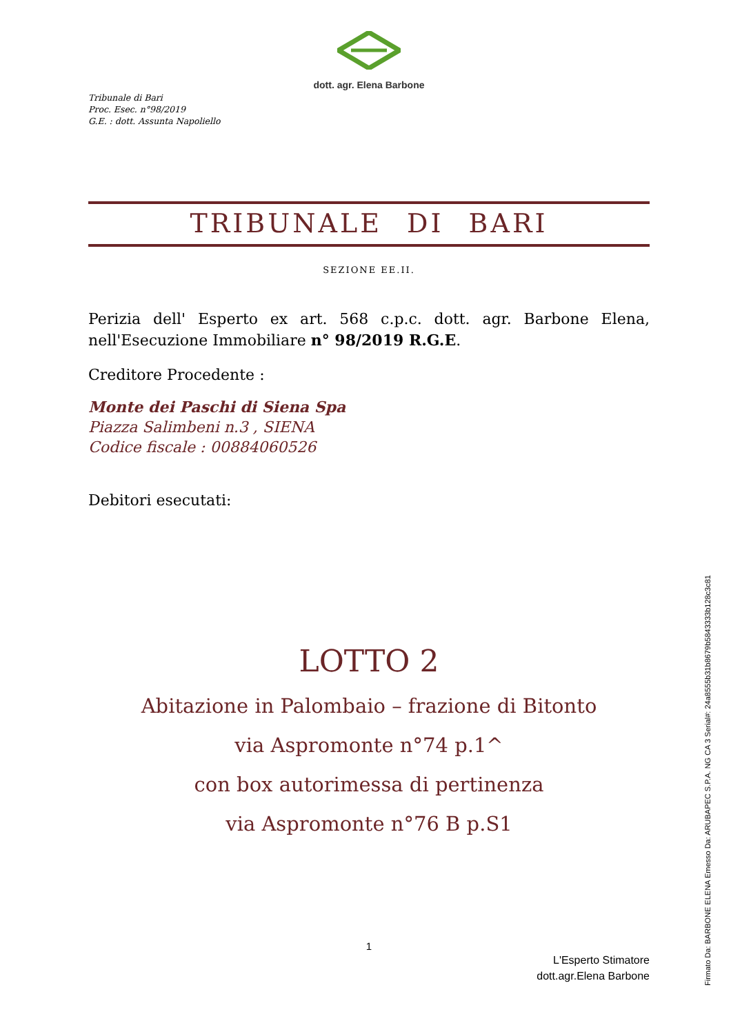dott. agr. Elena Barbone
Tribunale di Bari
Proc. Esec. n°98/2019
G.E. : dott. Assunta Napoliello
TRIBUNALE DI BARI
SEZIONE EE.II.
Perizia dell' Esperto ex art. 568 c.p.c. dott. agr. Barbone Elena, nell'Esecuzione Immobiliare n° 98/2019 R.G.E.
Creditore Procedente :
Monte dei Paschi di Siena Spa
Piazza Salimbeni n.3 , SIENA
Codice fiscale : 00884060526
Debitori esecutati:
LOTTO 2
Abitazione in Palombaio – frazione di Bitonto
via Aspromonte n°74 p.1^
con box autorimessa di pertinenza
via Aspromonte n°76 B p.S1
1
L'Esperto Stimatore
dott.agr.Elena Barbone
Firmato Da: BARBONE ELENA Emesso Da: ARUBAPEC S.P.A. NG CA 3 Serial#: 24a8555b31b8679b5843333b128c3c81